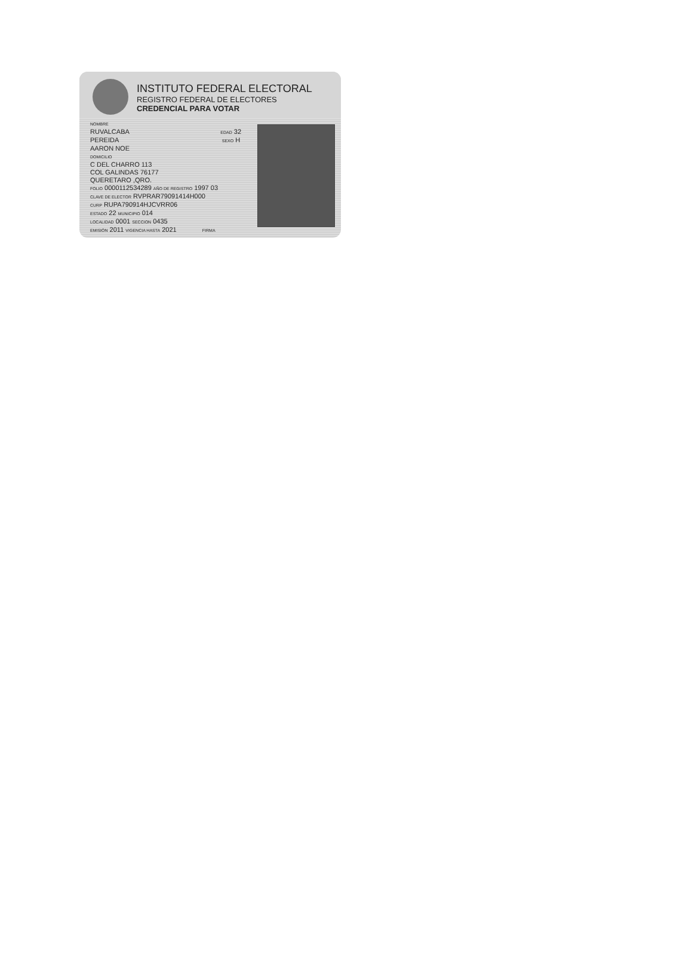INSTITUTO FEDERAL ELECTORAL
REGISTRO FEDERAL DE ELECTORES
CREDENCIAL PARA VOTAR
NOMBRE
RUVALCABA EDAD 32
PEREIDA SEXO H
AARON NOE
DOMICILIO
C DEL CHARRO 113
COL GALINDAS 76177
QUERETARO ,QRO.
FOLIO 0000112534289 AÑO DE REGISTRO 1997 03
CLAVE DE ELECTOR RVPRAR79091414H000
CURP RUPA790914HJCVRR06
ESTADO 22 MUNICIPIO 014
LOCALIDAD 0001 SECCION 0435
EMISIÓN 2011 VIGENCIA HASTA 2021 FIRMA